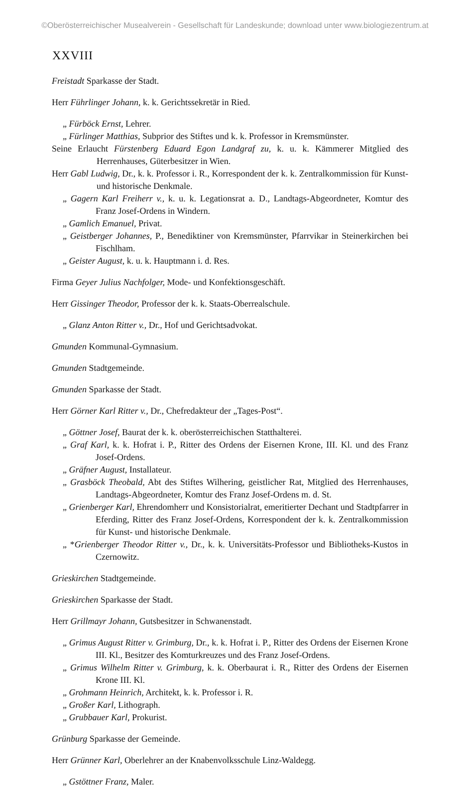©Oberösterreichischer Musealverein - Gesellschaft für Landeskunde; download unter www.biologiezentrum.at
XXVIII
Freistadt Sparkasse der Stadt.
Herr Führlinger Johann, k. k. Gerichtssekretär in Ried.
„ Fürböck Ernst, Lehrer.
„ Fürlinger Matthias, Subprior des Stiftes und k. k. Professor in Kremsmünster.
Seine Erlaucht Fürstenberg Eduard Egon Landgraf zu, k. u. k. Kämmerer Mitglied des Herrenhauses, Güterbesitzer in Wien.
Herr Gabl Ludwig, Dr., k. k. Professor i. R., Korrespondent der k. k. Zentralkommission für Kunst- und historische Denkmale.
„ Gagern Karl Freiherr v., k. u. k. Legationsrat a. D., Landtags-Abgeordneter, Komtur des Franz Josef-Ordens in Windern.
„ Gamlich Emanuel, Privat.
„ Geistberger Johannes, P., Benediktiner von Kremsmünster, Pfarrvikar in Steinerkirchen bei Fischlham.
„ Geister August, k. u. k. Hauptmann i. d. Res.
Firma Geyer Julius Nachfolger, Mode- und Konfektionsgeschäft.
Herr Gissinger Theodor, Professor der k. k. Staats-Oberrealschule.
„ Glanz Anton Ritter v., Dr., Hof und Gerichtsadvokat.
Gmunden Kommunal-Gymnasium.
Gmunden Stadtgemeinde.
Gmunden Sparkasse der Stadt.
Herr Görner Karl Ritter v., Dr., Chefredakteur der „Tages-Post“.
„ Göttner Josef, Baurat der k. k. oberösterreichischen Statthalterei.
„ Graf Karl, k. k. Hofrat i. P., Ritter des Ordens der Eisernen Krone, III. Kl. und des Franz Josef-Ordens.
„ Gräfner August, Installateur.
„ Grasböck Theobald, Abt des Stiftes Wilhering, geistlicher Rat, Mitglied des Herrenhauses, Landtags-Abgeordneter, Komtur des Franz Josef-Ordens m. d. St.
„ Grienberger Karl, Ehrendomherr und Konsistorialrat, emeritierter Dechant und Stadtpfarrer in Eferding, Ritter des Franz Josef-Ordens, Korrespondent der k. k. Zentralkommission für Kunst- und historische Denkmale.
„ *Grienberger Theodor Ritter v., Dr., k. k. Universitäts-Professor und Bibliotheks-Kustos in Czernowitz.
Grieskirchen Stadtgemeinde.
Grieskirchen Sparkasse der Stadt.
Herr Grillmayr Johann, Gutsbesitzer in Schwanenstadt.
„ Grimus August Ritter v. Grimburg, Dr., k. k. Hofrat i. P., Ritter des Ordens der Eisernen Krone III. Kl., Besitzer des Komturkreuzes und des Franz Josef-Ordens.
„ Grimus Wilhelm Ritter v. Grimburg, k. k. Oberbaurat i. R., Ritter des Ordens der Eisernen Krone III. Kl.
„ Grohmann Heinrich, Architekt, k. k. Professor i. R.
„ Großer Karl, Lithograph.
„ Grubbauer Karl, Prokurist.
Grünburg Sparkasse der Gemeinde.
Herr Grünner Karl, Oberlehrer an der Knabenvolksschule Linz-Waldegg.
„ Gstöttner Franz, Maler.